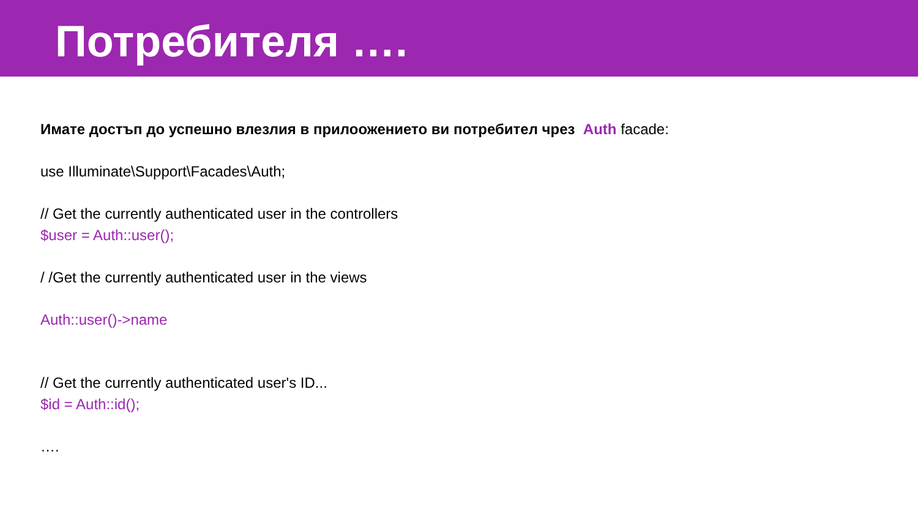Потребителя ….
Имате достъп до успешно влезлия в прилоожението ви потребител чрез Auth facade:
use Illuminate\Support\Facades\Auth;
// Get the currently authenticated user in the controllers
$user = Auth::user();
/ /Get the currently authenticated user in the views
Auth::user()->name
// Get the currently authenticated user's ID...
$id = Auth::id();
….